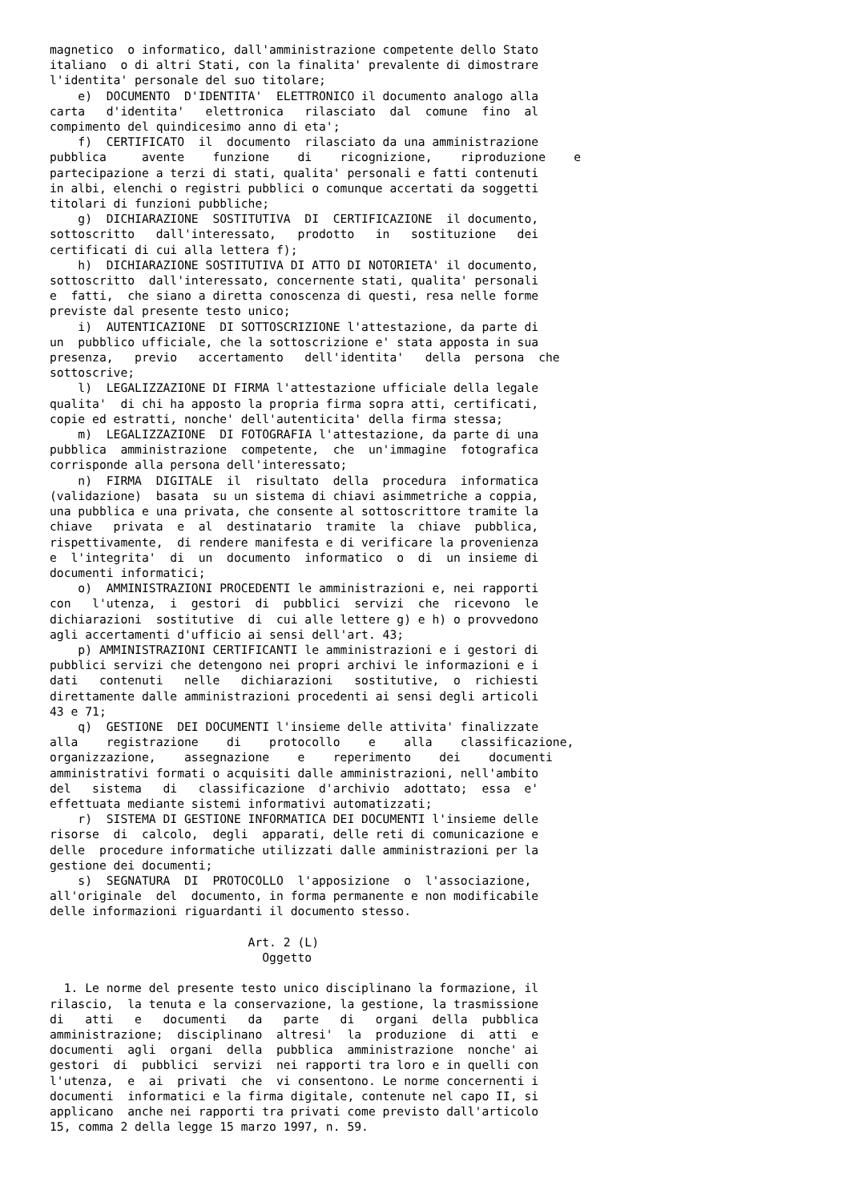magnetico  o informatico, dall'amministrazione competente dello Stato
italiano  o di altri Stati, con la finalita' prevalente di dimostrare
l'identita' personale del suo titolare;
    e)  DOCUMENTO  D'IDENTITA'  ELETTRONICO il documento analogo alla
carta   d'identita'   elettronica   rilasciato  dal  comune  fino  al
compimento del quindicesimo anno di eta';
    f)  CERTIFICATO  il  documento  rilasciato da una amministrazione
pubblica     avente    funzione    di    ricognizione,    riproduzione    e
partecipazione a terzi di stati, qualita' personali e fatti contenuti
in albi, elenchi o registri pubblici o comunque accertati da soggetti
titolari di funzioni pubbliche;
    g)  DICHIARAZIONE  SOSTITUTIVA  DI  CERTIFICAZIONE  il documento,
sottoscritto   dall'interessato,   prodotto   in   sostituzione   dei
certificati di cui alla lettera f);
    h)  DICHIARAZIONE SOSTITUTIVA DI ATTO DI NOTORIETA' il documento,
sottoscritto  dall'interessato, concernente stati, qualita' personali
e  fatti,  che siano a diretta conoscenza di questi, resa nelle forme
previste dal presente testo unico;
    i)  AUTENTICAZIONE  DI SOTTOSCRIZIONE l'attestazione, da parte di
un  pubblico ufficiale, che la sottoscrizione e' stata apposta in sua
presenza,   previo   accertamento   dell'identita'   della  persona  che
sottoscrive;
    l)  LEGALIZZAZIONE DI FIRMA l'attestazione ufficiale della legale
qualita'  di chi ha apposto la propria firma sopra atti, certificati,
copie ed estratti, nonche' dell'autenticita' della firma stessa;
    m)  LEGALIZZAZIONE  DI FOTOGRAFIA l'attestazione, da parte di una
pubblica  amministrazione  competente,  che  un'immagine  fotografica
corrisponde alla persona dell'interessato;
    n)  FIRMA  DIGITALE  il  risultato  della  procedura  informatica
(validazione)  basata  su un sistema di chiavi asimmetriche a coppia,
una pubblica e una privata, che consente al sottoscrittore tramite la
chiave   privata  e  al  destinatario  tramite  la  chiave  pubblica,
rispettivamente,  di rendere manifesta e di verificare la provenienza
e  l'integrita'  di  un  documento  informatico  o  di  un insieme di
documenti informatici;
    o)  AMMINISTRAZIONI PROCEDENTI le amministrazioni e, nei rapporti
con   l'utenza,  i  gestori  di  pubblici  servizi  che  ricevono  le
dichiarazioni  sostitutive  di  cui alle lettere g) e h) o provvedono
agli accertamenti d'ufficio ai sensi dell'art. 43;
    p) AMMINISTRAZIONI CERTIFICANTI le amministrazioni e i gestori di
pubblici servizi che detengono nei propri archivi le informazioni e i
dati   contenuti   nelle   dichiarazioni   sostitutive,  o  richiesti
direttamente dalle amministrazioni procedenti ai sensi degli articoli
43 e 71;
    q)  GESTIONE  DEI DOCUMENTI l'insieme delle attivita' finalizzate
alla    registrazione    di    protocollo    e    alla    classificazione,
organizzazione,    assegnazione    e    reperimento    dei    documenti
amministrativi formati o acquisiti dalle amministrazioni, nell'ambito
del   sistema   di   classificazione  d'archivio  adottato;  essa  e'
effettuata mediante sistemi informativi automatizzati;
    r)  SISTEMA DI GESTIONE INFORMATICA DEI DOCUMENTI l'insieme delle
risorse  di  calcolo,  degli  apparati, delle reti di comunicazione e
delle  procedure informatiche utilizzati dalle amministrazioni per la
gestione dei documenti;
    s)  SEGNATURA  DI  PROTOCOLLO  l'apposizione  o  l'associazione,
all'originale  del  documento, in forma permanente e non modificabile
delle informazioni riguardanti il documento stesso.

                            Art. 2 (L)
                              Oggetto

  1. Le norme del presente testo unico disciplinano la formazione, il
rilascio,  la tenuta e la conservazione, la gestione, la trasmissione
di   atti   e   documenti   da   parte   di   organi  della  pubblica
amministrazione;  disciplinano  altresi'  la  produzione  di  atti  e
documenti  agli  organi  della  pubblica  amministrazione  nonche' ai
gestori  di  pubblici  servizi  nei rapporti tra loro e in quelli con
l'utenza,  e  ai  privati  che  vi consentono. Le norme concernenti i
documenti  informatici e la firma digitale, contenute nel capo II, si
applicano  anche nei rapporti tra privati come previsto dall'articolo
15, comma 2 della legge 15 marzo 1997, n. 59.